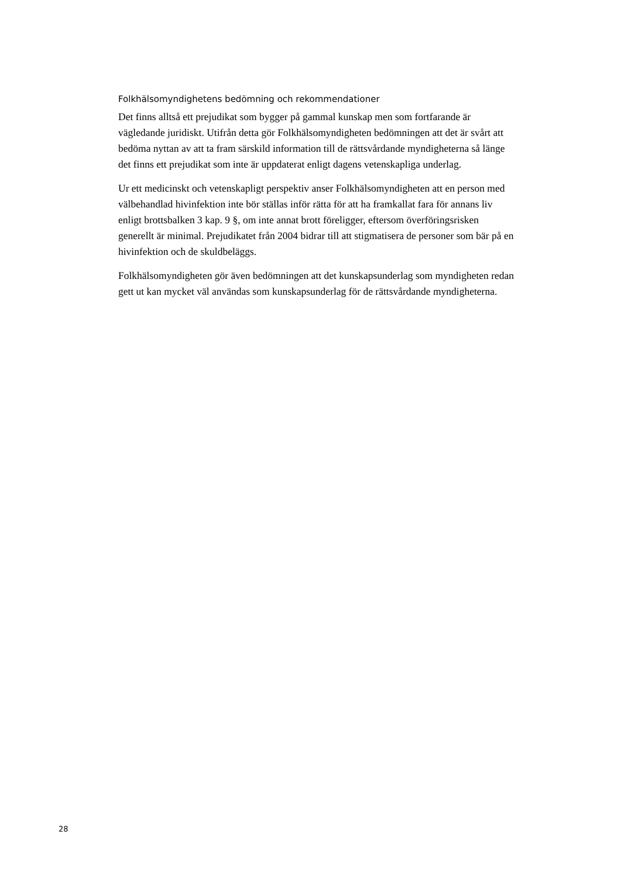Folkhälsomyndighetens bedömning och rekommendationer
Det finns alltså ett prejudikat som bygger på gammal kunskap men som fortfarande är vägledande juridiskt. Utifrån detta gör Folkhälsomyndigheten bedömningen att det är svårt att bedöma nyttan av att ta fram särskild information till de rättsvårdande myndigheterna så länge det finns ett prejudikat som inte är uppdaterat enligt dagens vetenskapliga underlag.
Ur ett medicinskt och vetenskapligt perspektiv anser Folkhälsomyndigheten att en person med välbehandlad hivinfektion inte bör ställas inför rätta för att ha framkallat fara för annans liv enligt brottsbalken 3 kap. 9 §, om inte annat brott föreligger, eftersom överföringsrisken generellt är minimal. Prejudikatet från 2004 bidrar till att stigmatisera de personer som bär på en hivinfektion och de skuldbeläggs.
Folkhälsomyndigheten gör även bedömningen att det kunskapsunderlag som myndigheten redan gett ut kan mycket väl användas som kunskapsunderlag för de rättsvårdande myndigheterna.
28